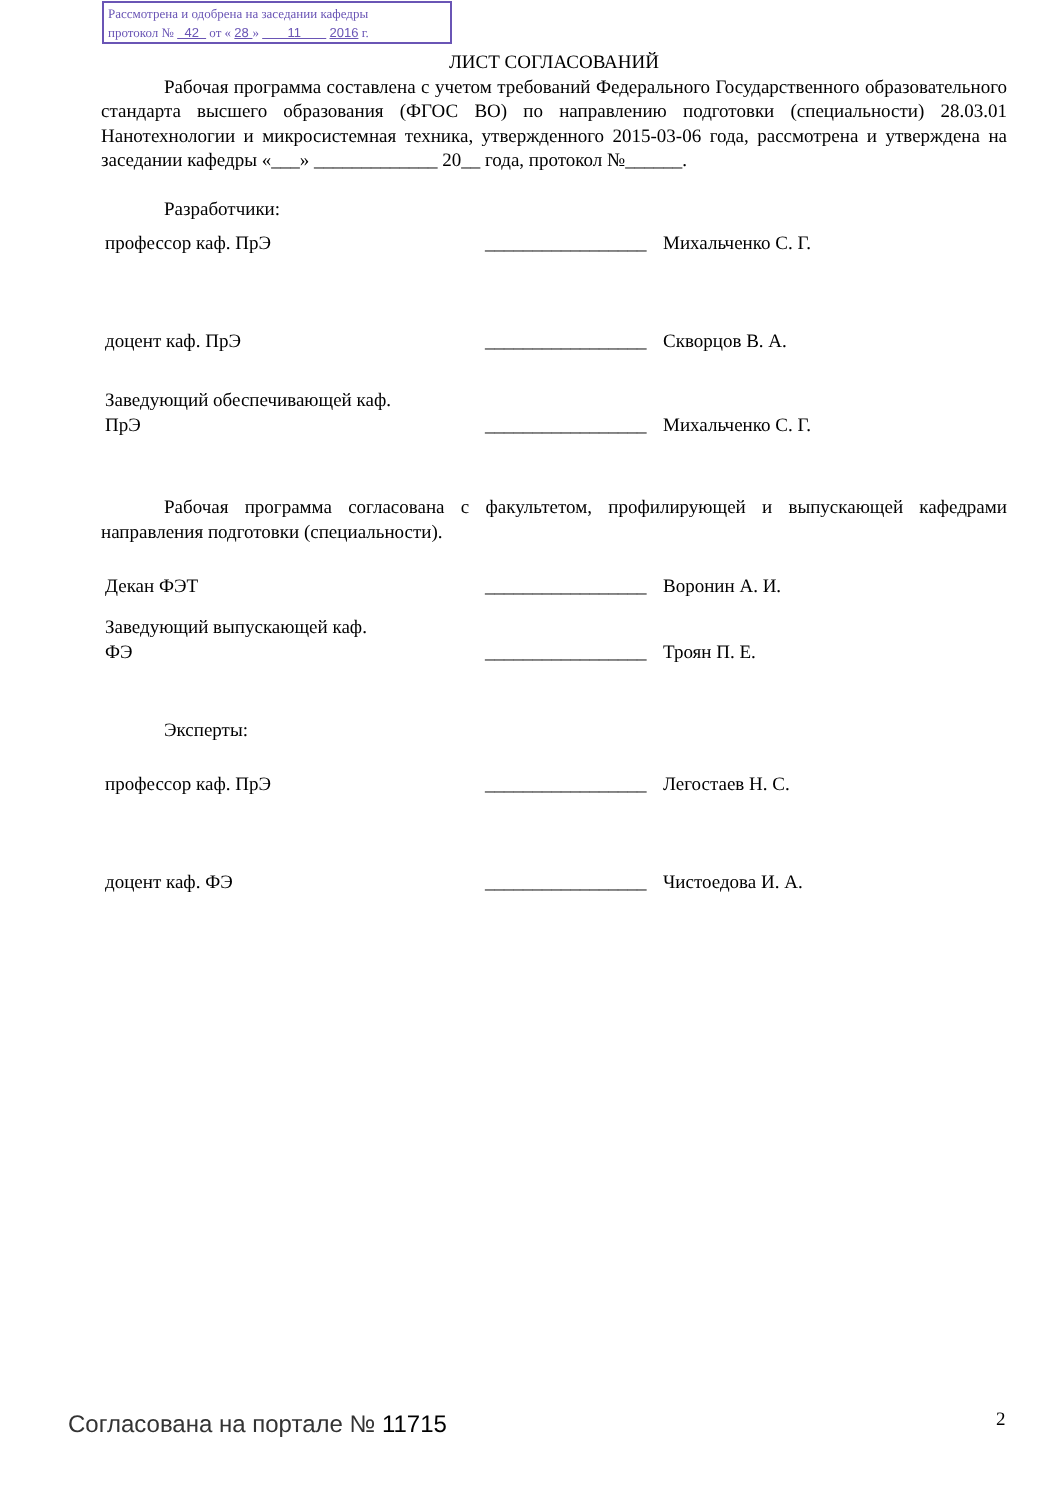Рассмотрена и одобрена на заседании кафедры
протокол № 42 от « 28 » 11 2016 г.
ЛИСТ СОГЛАСОВАНИЙ
Рабочая программа составлена с учетом требований Федерального Государственного образовательного стандарта высшего образования (ФГОС ВО) по направлению подготовки (специальности) 28.03.01 Нанотехнологии и микросистемная техника, утвержденного 2015-03-06 года, рассмотрена и утверждена на заседании кафедры «___» _____________ 20__ года, протокол №______.
Разработчики:
| профессор каф. ПрЭ | _________________ | Михальченко С. Г. |
| доцент каф. ПрЭ | _________________ | Скворцов В. А. |
| Заведующий обеспечивающей каф. ПрЭ | _________________ | Михальченко С. Г. |
Рабочая программа согласована с факультетом, профилирующей и выпускающей кафедрами направления подготовки (специальности).
| Декан ФЭТ | _________________ | Воронин А. И. |
| Заведующий выпускающей каф. ФЭ | _________________ | Троян П. Е. |
Эксперты:
| профессор каф. ПрЭ | _________________ | Легостаев Н. С. |
| доцент каф. ФЭ | _________________ | Чистоедова И. А. |
Согласована на портале № 11715 2